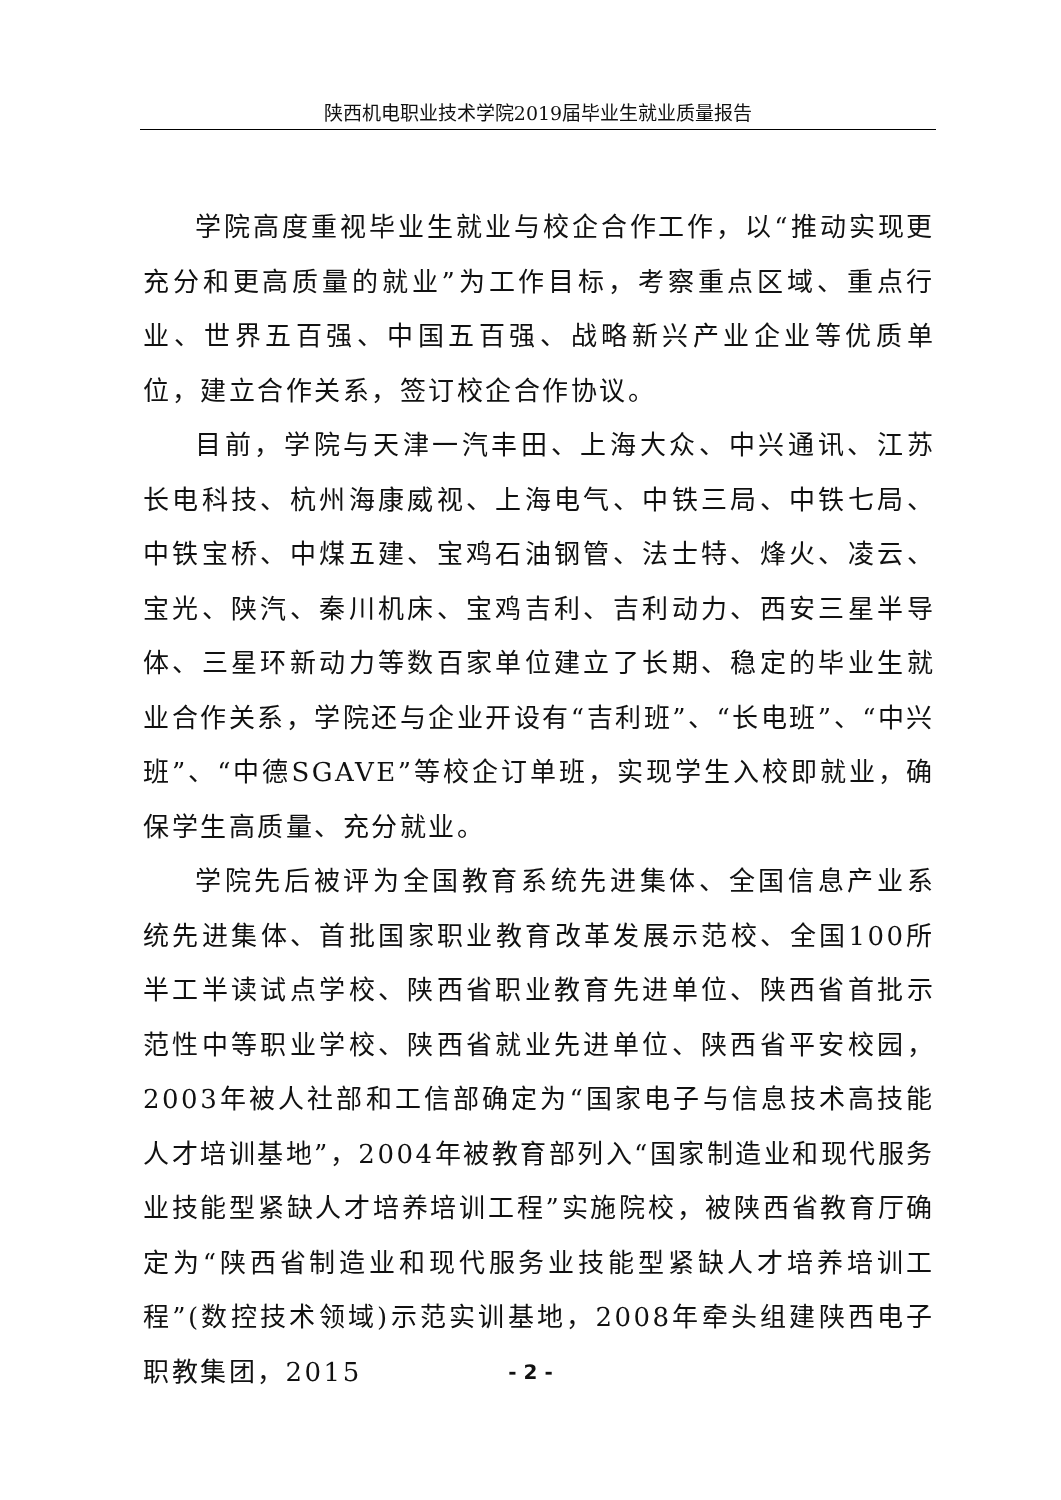陕西机电职业技术学院2019届毕业生就业质量报告
学院高度重视毕业生就业与校企合作工作，以“推动实现更充分和更高质量的就业”为工作目标，考察重点区域、重点行业、世界五百强、中国五百强、战略新兴产业企业等优质单位，建立合作关系，签订校企合作协议。
目前，学院与天津一汽丰田、上海大众、中兴通讯、江苏长电科技、杭州海康威视、上海电气、中铁三局、中铁七局、中铁宝桥、中煤五建、宝鸡石油钢管、法士特、烽火、凌云、宝光、陕汽、秦川机床、宝鸡吉利、吉利动力、西安三星半导体、三星环新动力等数百家单位建立了长期、稳定的毕业生就业合作关系，学院还与企业开设有“吉利班”、“长电班”、“中兴班”、“中德SGAVE”等校企订单班，实现学生入校即就业，确保学生高质量、充分就业。
学院先后被评为全国教育系统先进集体、全国信息产业系统先进集体、首批国家职业教育改革发展示范校、全国100所半工半读试点学校、陕西省职业教育先进单位、陕西省首批示范性中等职业学校、陕西省就业先进单位、陕西省平安校园，2003年被人社部和工信部确定为“国家电子与信息技术高技能人才培训基地”，2004年被教育部列入“国家制造业和现代服务业技能型紧缺人才培养培训工程”实施院校，被陕西省教育厅确定为“陕西省制造业和现代服务业技能型紧缺人才培养培训工程”(数控技术领域)示范实训基地，2008年牵头组建陕西电子职教集团，2015
- 2 -